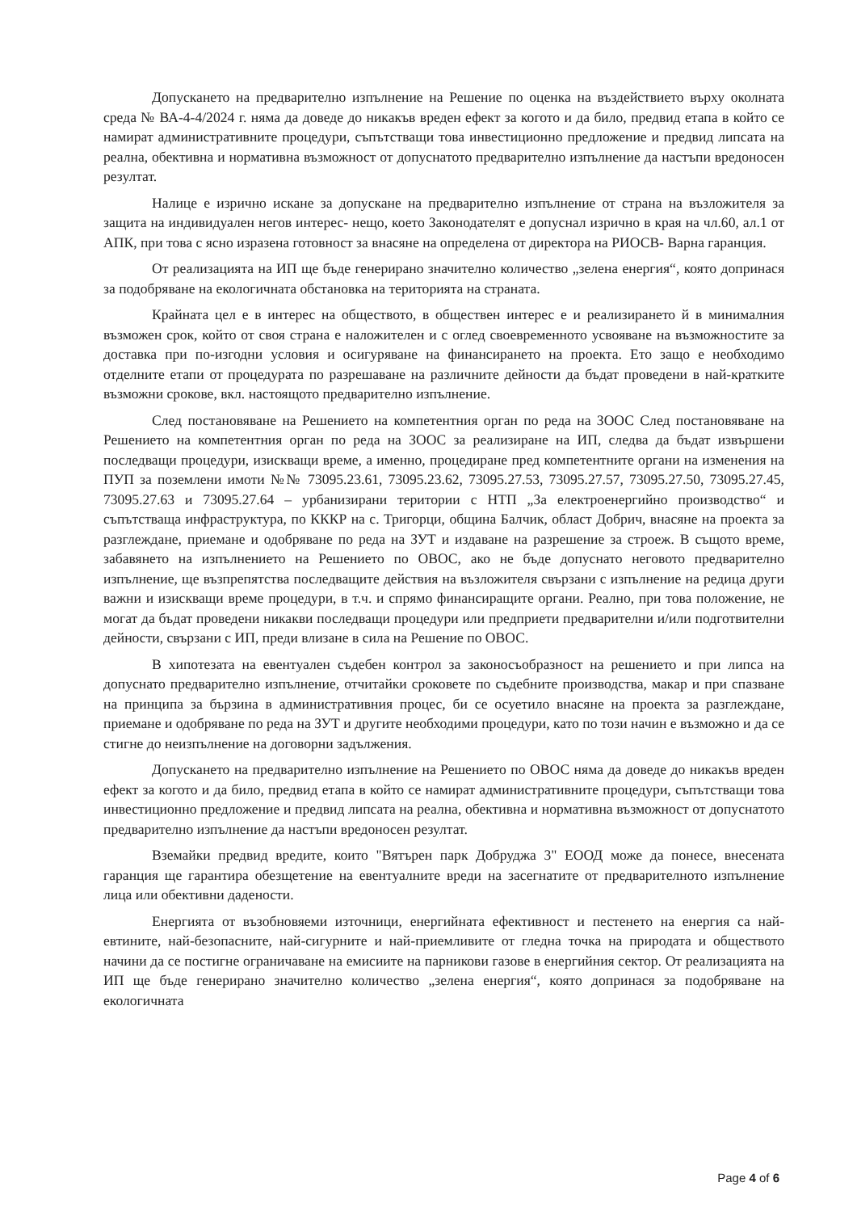Допускането на предварително изпълнение на Решение по оценка на въздействието върху околната среда № ВА-4-4/2024 г. няма да доведе до никакъв вреден ефект за когото и да било, предвид етапа в който се намират административните процедури, съпътстващи това инвестиционно предложение и предвид липсата на реална, обективна и нормативна възможност от допуснатото предварително изпълнение да настъпи вредоносен резултат.
Налице е изрично искане за допускане на предварително изпълнение от страна на възложителя за защита на индивидуален негов интерес- нещо, което Законодателят е допуснал изрично в края на чл.60, ал.1 от АПК, при това с ясно изразена готовност за внасяне на определена от директора на РИОСВ- Варна гаранция.
От реализацията на ИП ще бъде генерирано значително количество „зелена енергия“, която допринася за подобряване на екологичната обстановка на територията на страната.
Крайната цел е в интерес на обществото, в обществен интерес е и реализирането й в минималния възможен срок, който от своя страна е наложителен и с оглед своевременното усвояване на възможностите за доставка при по-изгодни условия и осигуряване на финансирането на проекта. Ето защо е необходимо отделните етапи от процедурата по разрешаване на различните дейности да бъдат проведени в най-кратките възможни срокове, вкл. настоящото предварително изпълнение.
След постановяване на Решението на компетентния орган по реда на ЗООС След постановяване на Решението на компетентния орган по реда на ЗООС за реализиране на ИП, следва да бъдат извършени последващи процедури, изискващи време, а именно, процедиране пред компетентните органи на изменения на ПУП за поземлени имоти №№ 73095.23.61, 73095.23.62, 73095.27.53, 73095.27.57, 73095.27.50, 73095.27.45, 73095.27.63 и 73095.27.64 – урбанизирани територии с НТП „За електроенергийно производство“ и съпътстваща инфраструктура, по КККР на с. Тригорци, община Балчик, област Добрич, внасяне на проекта за разглеждане, приемане и одобряване по реда на ЗУТ и издаване на разрешение за строеж. В същото време, забавянето на изпълнението на Решението по ОВОС, ако не бъде допуснато неговото предварително изпълнение, ще възпрепятства последващите действия на възложителя свързани с изпълнение на редица други важни и изискващи време процедури, в т.ч. и спрямо финансиращите органи. Реално, при това положение, не могат да бъдат проведени никакви последващи процедури или предприети предварителни и/или подготвителни дейности, свързани с ИП, преди влизане в сила на Решение по ОВОС.
В хипотезата на евентуален съдебен контрол за законосъобразност на решението и при липса на допуснато предварително изпълнение, отчитайки сроковете по съдебните производства, макар и при спазване на принципа за бързина в административния процес, би се осуетило внасяне на проекта за разглеждане, приемане и одобряване по реда на ЗУТ и другите необходими процедури, като по този начин е възможно и да се стигне до неизпълнение на договорни задължения.
Допускането на предварително изпълнение на Решението по ОВОС няма да доведе до никакъв вреден ефект за когото и да било, предвид етапа в който се намират административните процедури, съпътстващи това инвестиционно предложение и предвид липсата на реална, обективна и нормативна възможност от допуснатото предварително изпълнение да настъпи вредоносен резултат.
Вземайки предвид вредите, които "Вятърен парк Добруджа 3" ЕООД може да понесе, внесената гаранция ще гарантира обезщетение на евентуалните вреди на засегнатите от предварителното изпълнение лица или обективни дадености.
Енергията от възобновяеми източници, енергийната ефективност и пестенето на енергия са най-евтините, най-безопасните, най-сигурните и най-приемливите от гледна точка на природата и обществото начини да се постигне ограничаване на емисиите на парникови газове в енергийния сектор. От реализацията на ИП ще бъде генерирано значително количество „зелена енергия“, която допринася за подобряване на екологичната
Page 4 of 6